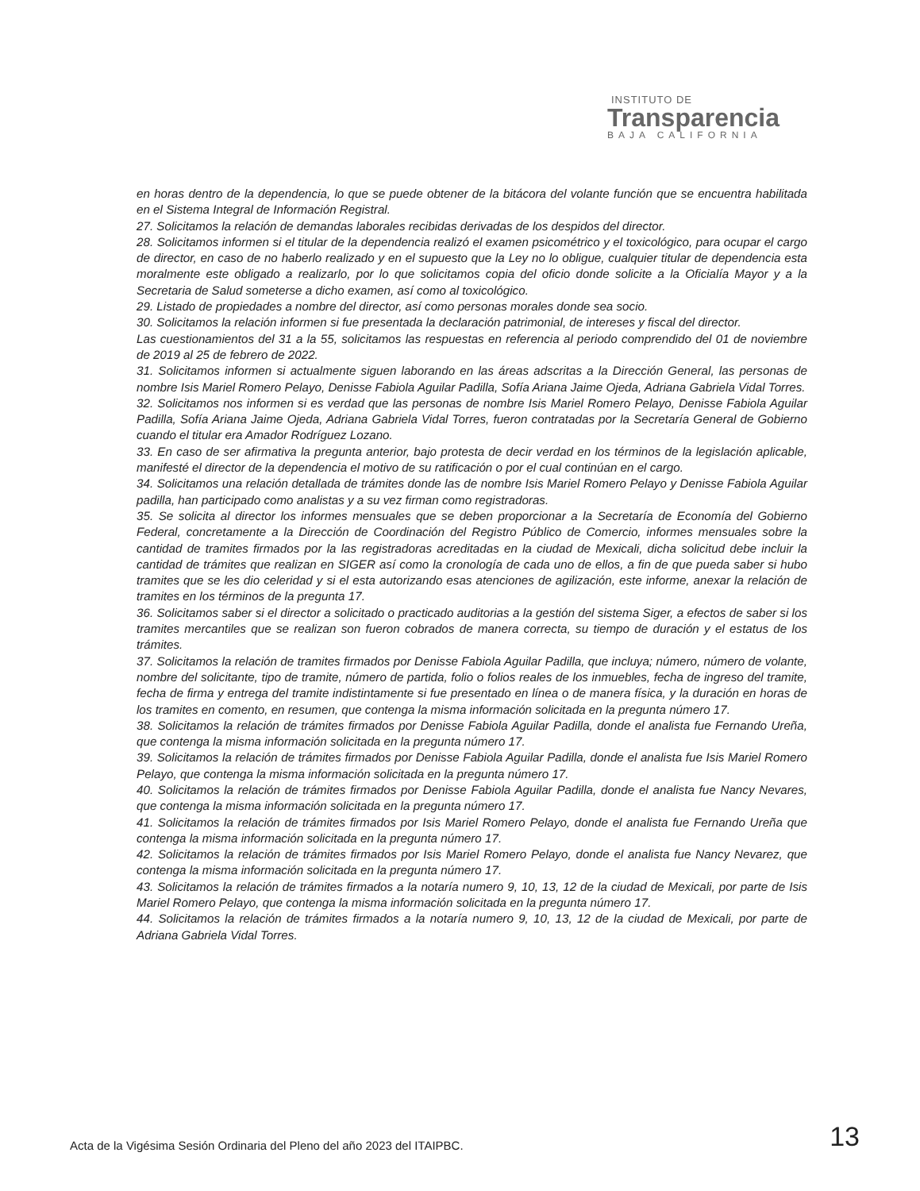INSTITUTO DE
Transparencia
BAJA CALIFORNIA
en horas dentro de la dependencia, lo que se puede obtener de la bitácora del volante función que se encuentra habilitada en el Sistema Integral de Información Registral.
27. Solicitamos la relación de demandas laborales recibidas derivadas de los despidos del director.
28. Solicitamos informen si el titular de la dependencia realizó el examen psicométrico y el toxicológico, para ocupar el cargo de director, en caso de no haberlo realizado y en el supuesto que la Ley no lo obligue, cualquier titular de dependencia esta moralmente este obligado a realizarlo, por lo que solicitamos copia del oficio donde solicite a la Oficialía Mayor y a la Secretaria de Salud someterse a dicho examen, así como al toxicológico.
29. Listado de propiedades a nombre del director, así como personas morales donde sea socio.
30. Solicitamos la relación informen si fue presentada la declaración patrimonial, de intereses y fiscal del director.
Las cuestionamientos del 31 a la 55, solicitamos las respuestas en referencia al periodo comprendido del 01 de noviembre de 2019 al 25 de febrero de 2022.
31. Solicitamos informen si actualmente siguen laborando en las áreas adscritas a la Dirección General, las personas de nombre Isis Mariel Romero Pelayo, Denisse Fabiola Aguilar Padilla, Sofía Ariana Jaime Ojeda, Adriana Gabriela Vidal Torres.
32. Solicitamos nos informen si es verdad que las personas de nombre Isis Mariel Romero Pelayo, Denisse Fabiola Aguilar Padilla, Sofía Ariana Jaime Ojeda, Adriana Gabriela Vidal Torres, fueron contratadas por la Secretaría General de Gobierno cuando el titular era Amador Rodríguez Lozano.
33. En caso de ser afirmativa la pregunta anterior, bajo protesta de decir verdad en los términos de la legislación aplicable, manifesté el director de la dependencia el motivo de su ratificación o por el cual continúan en el cargo.
34. Solicitamos una relación detallada de trámites donde las de nombre Isis Mariel Romero Pelayo y Denisse Fabiola Aguilar padilla, han participado como analistas y a su vez firman como registradoras.
35. Se solicita al director los informes mensuales que se deben proporcionar a la Secretaría de Economía del Gobierno Federal, concretamente a la Dirección de Coordinación del Registro Público de Comercio, informes mensuales sobre la cantidad de tramites firmados por la las registradoras acreditadas en la ciudad de Mexicali, dicha solicitud debe incluir la cantidad de trámites que realizan en SIGER así como la cronología de cada uno de ellos, a fin de que pueda saber si hubo tramites que se les dio celeridad y si el esta autorizando esas atenciones de agilización, este informe, anexar la relación de tramites en los términos de la pregunta 17.
36. Solicitamos saber si el director a solicitado o practicado auditorias a la gestión del sistema Siger, a efectos de saber si los tramites mercantiles que se realizan son fueron cobrados de manera correcta, su tiempo de duración y el estatus de los trámites.
37. Solicitamos la relación de tramites firmados por Denisse Fabiola Aguilar Padilla, que incluya; número, número de volante, nombre del solicitante, tipo de tramite, número de partida, folio o folios reales de los inmuebles, fecha de ingreso del tramite, fecha de firma y entrega del tramite indistintamente si fue presentado en línea o de manera física, y la duración en horas de los tramites en comento, en resumen, que contenga la misma información solicitada en la pregunta número 17.
38. Solicitamos la relación de trámites firmados por Denisse Fabiola Aguilar Padilla, donde el analista fue Fernando Ureña, que contenga la misma información solicitada en la pregunta número 17.
39. Solicitamos la relación de trámites firmados por Denisse Fabiola Aguilar Padilla, donde el analista fue Isis Mariel Romero Pelayo, que contenga la misma información solicitada en la pregunta número 17.
40. Solicitamos la relación de trámites firmados por Denisse Fabiola Aguilar Padilla, donde el analista fue Nancy Nevares, que contenga la misma información solicitada en la pregunta número 17.
41. Solicitamos la relación de trámites firmados por Isis Mariel Romero Pelayo, donde el analista fue Fernando Ureña que contenga la misma información solicitada en la pregunta número 17.
42. Solicitamos la relación de trámites firmados por Isis Mariel Romero Pelayo, donde el analista fue Nancy Nevarez, que contenga la misma información solicitada en la pregunta número 17.
43. Solicitamos la relación de trámites firmados a la notaría numero 9, 10, 13, 12 de la ciudad de Mexicali, por parte de Isis Mariel Romero Pelayo, que contenga la misma información solicitada en la pregunta número 17.
44. Solicitamos la relación de trámites firmados a la notaría numero 9, 10, 13, 12 de la ciudad de Mexicali, por parte de Adriana Gabriela Vidal Torres.
Acta de la Vigésima Sesión Ordinaria del Pleno del año 2023 del ITAIPBC. 13